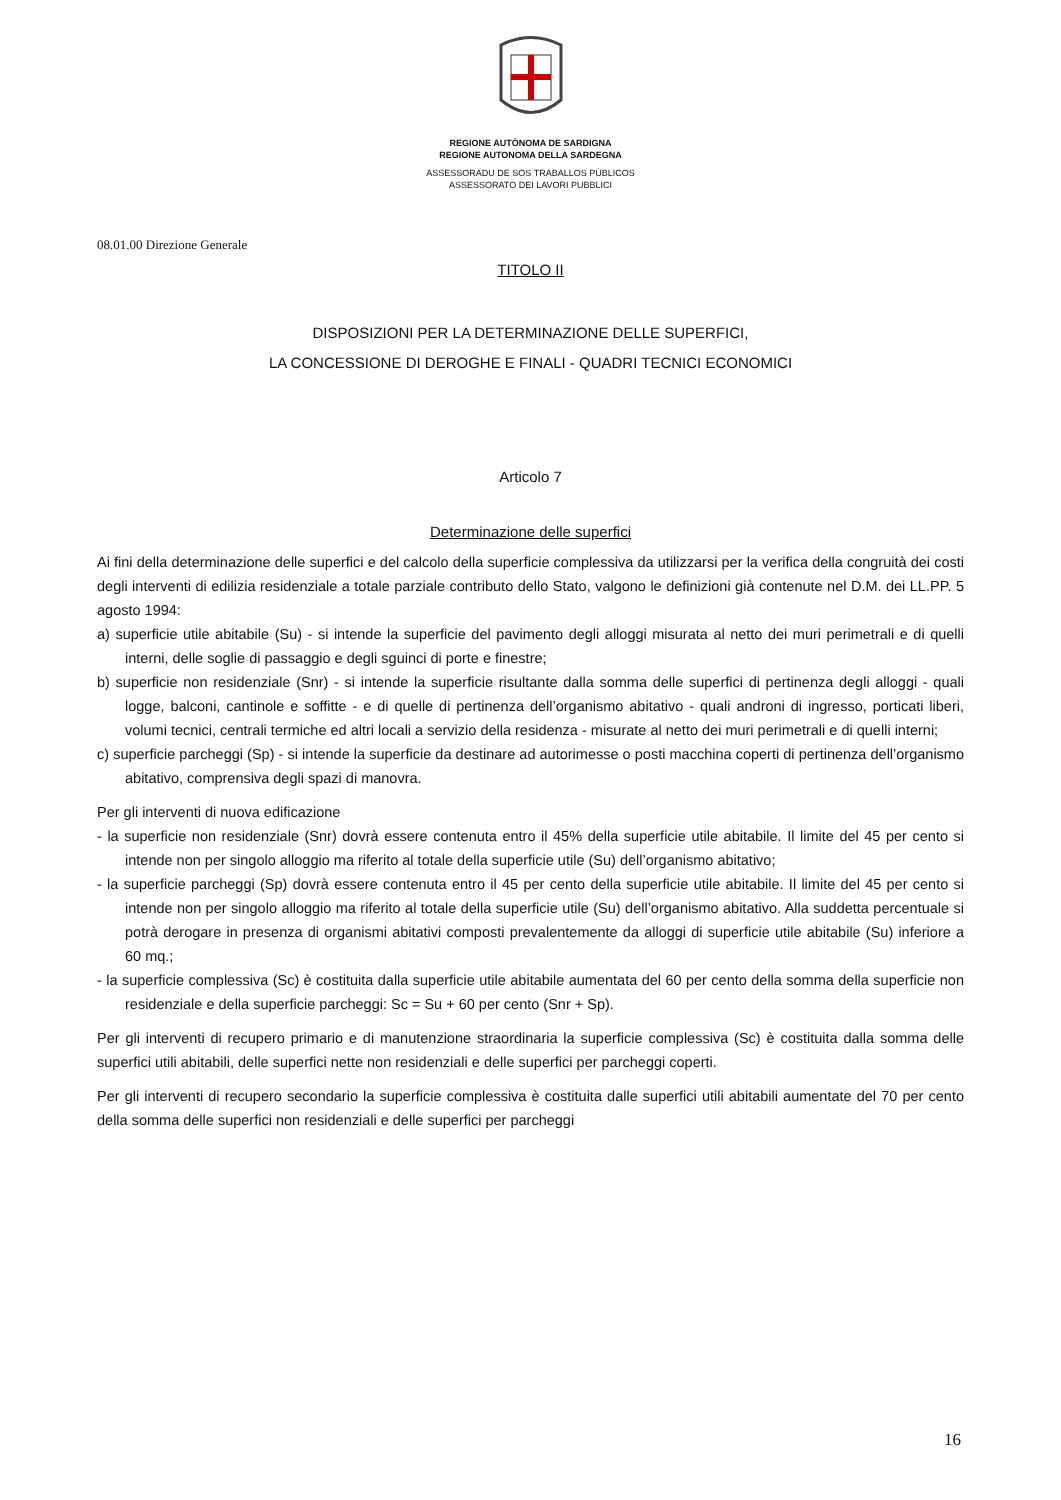REGIONE AUTÒNOMA DE SARDIGNA
REGIONE AUTONOMA DELLA SARDEGNA
ASSESSORADU DE SOS TRABALLOS PÙBLICOS
ASSESSORATO DEI LAVORI PUBBLICI
08.01.00 Direzione Generale
TITOLO II
DISPOSIZIONI PER LA DETERMINAZIONE DELLE SUPERFICI,
LA CONCESSIONE DI DEROGHE E FINALI - QUADRI TECNICI ECONOMICI
Articolo 7
Determinazione delle superfici
Ai fini della determinazione delle superfici e del calcolo della superficie complessiva da utilizzarsi per la verifica della congruità dei costi degli interventi di edilizia residenziale a totale parziale contributo dello Stato, valgono le definizioni già contenute nel D.M. dei LL.PP. 5 agosto 1994:
a) superficie utile abitabile (Su) - si intende la superficie del pavimento degli alloggi misurata al netto dei muri perimetrali e di quelli interni, delle soglie di passaggio e degli sguinci di porte e finestre;
b) superficie non residenziale (Snr) - si intende la superficie risultante dalla somma delle superfici di pertinenza degli alloggi - quali logge, balconi, cantinole e soffitte - e di quelle di pertinenza dell’organismo abitativo - quali androni di ingresso, porticati liberi, volumi tecnici, centrali termiche ed altri locali a servizio della residenza - misurate al netto dei muri perimetrali e di quelli interni;
c) superficie parcheggi (Sp) - si intende la superficie da destinare ad autorimesse o posti macchina coperti di pertinenza dell’organismo abitativo, comprensiva degli spazi di manovra.
Per gli interventi di nuova edificazione
- la superficie non residenziale (Snr) dovrà essere contenuta entro il 45% della superficie utile abitabile. Il limite del 45 per cento si intende non per singolo alloggio ma riferito al totale della superficie utile (Su) dell’organismo abitativo;
- la superficie parcheggi (Sp) dovrà essere contenuta entro il 45 per cento della superficie utile abitabile. Il limite del 45 per cento si intende non per singolo alloggio ma riferito al totale della superficie utile (Su) dell’organismo abitativo. Alla suddetta percentuale si potrà derogare in presenza di organismi abitativi composti prevalentemente da alloggi di superficie utile abitabile (Su) inferiore a 60 mq.;
- la superficie complessiva (Sc) è costituita dalla superficie utile abitabile aumentata del 60 per cento della somma della superficie non residenziale e della superficie parcheggi: Sc = Su + 60 per cento (Snr + Sp).
Per gli interventi di recupero primario e di manutenzione straordinaria la superficie complessiva (Sc) è costituita dalla somma delle superfici utili abitabili, delle superfici nette non residenziali e delle superfici per parcheggi coperti.
Per gli interventi di recupero secondario la superficie complessiva è costituita dalle superfici utili abitabili aumentate del 70 per cento della somma delle superfici non residenziali e delle superfici per parcheggi
16